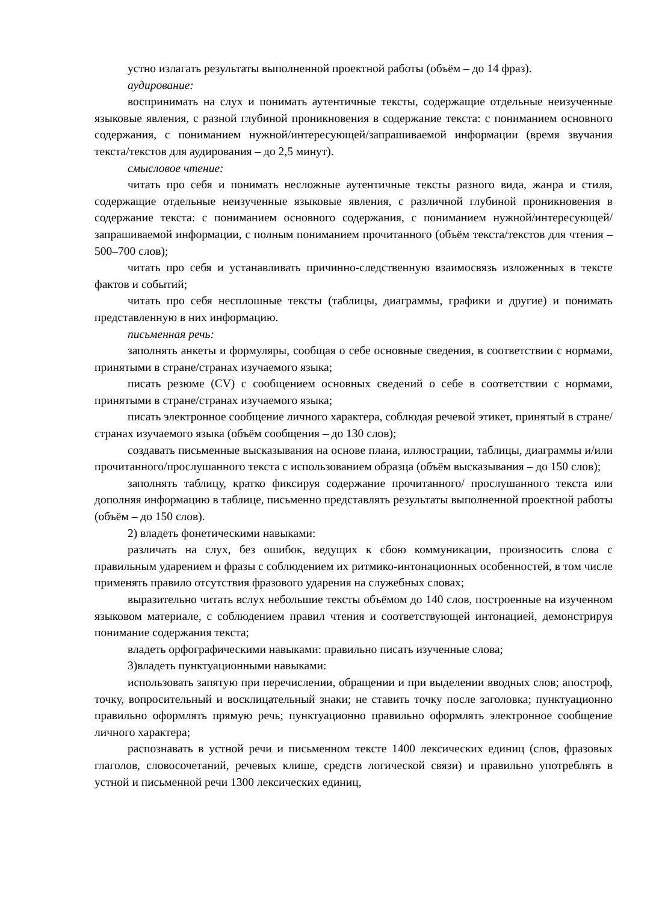устно излагать результаты выполненной проектной работы (объём – до 14 фраз).
аудирование:
воспринимать на слух и понимать аутентичные тексты, содержащие отдельные неизученные языковые явления, с разной глубиной проникновения в содержание текста: с пониманием основного содержания, с пониманием нужной/интересующей/запрашиваемой информации (время звучания текста/текстов для аудирования – до 2,5 минут).
смысловое чтение:
читать про себя и понимать несложные аутентичные тексты разного вида, жанра и стиля, содержащие отдельные неизученные языковые явления, с различной глубиной проникновения в содержание текста: с пониманием основного содержания, с пониманием нужной/интересующей/запрашиваемой информации, с полным пониманием прочитанного (объём текста/текстов для чтения – 500–700 слов);
читать про себя и устанавливать причинно-следственную взаимосвязь изложенных в тексте фактов и событий;
читать про себя несплошные тексты (таблицы, диаграммы, графики и другие) и понимать представленную в них информацию.
письменная речь:
заполнять анкеты и формуляры, сообщая о себе основные сведения, в соответствии с нормами, принятыми в стране/странах изучаемого языка;
писать резюме (CV) с сообщением основных сведений о себе в соответствии с нормами, принятыми в стране/странах изучаемого языка;
писать электронное сообщение личного характера, соблюдая речевой этикет, принятый в стране/странах изучаемого языка (объём сообщения – до 130 слов);
создавать письменные высказывания на основе плана, иллюстрации, таблицы, диаграммы и/или прочитанного/прослушанного текста с использованием образца (объём высказывания – до 150 слов);
заполнять таблицу, кратко фиксируя содержание прочитанного/ прослушанного текста или дополняя информацию в таблице, письменно представлять результаты выполненной проектной работы (объём – до 150 слов).
2) владеть фонетическими навыками:
различать на слух, без ошибок, ведущих к сбою коммуникации, произносить слова с правильным ударением и фразы с соблюдением их ритмико-интонационных особенностей, в том числе применять правило отсутствия фразового ударения на служебных словах;
выразительно читать вслух небольшие тексты объёмом до 140 слов, построенные на изученном языковом материале, с соблюдением правил чтения и соответствующей интонацией, демонстрируя понимание содержания текста;
владеть орфографическими навыками: правильно писать изученные слова;
3)владеть пунктуационными навыками:
использовать запятую при перечислении, обращении и при выделении вводных слов; апостроф, точку, вопросительный и восклицательный знаки; не ставить точку после заголовка; пунктуационно правильно оформлять прямую речь; пунктуационно правильно оформлять электронное сообщение личного характера;
распознавать в устной речи и письменном тексте 1400 лексических единиц (слов, фразовых глаголов, словосочетаний, речевых клише, средств логической связи) и правильно употреблять в устной и письменной речи 1300 лексических единиц,